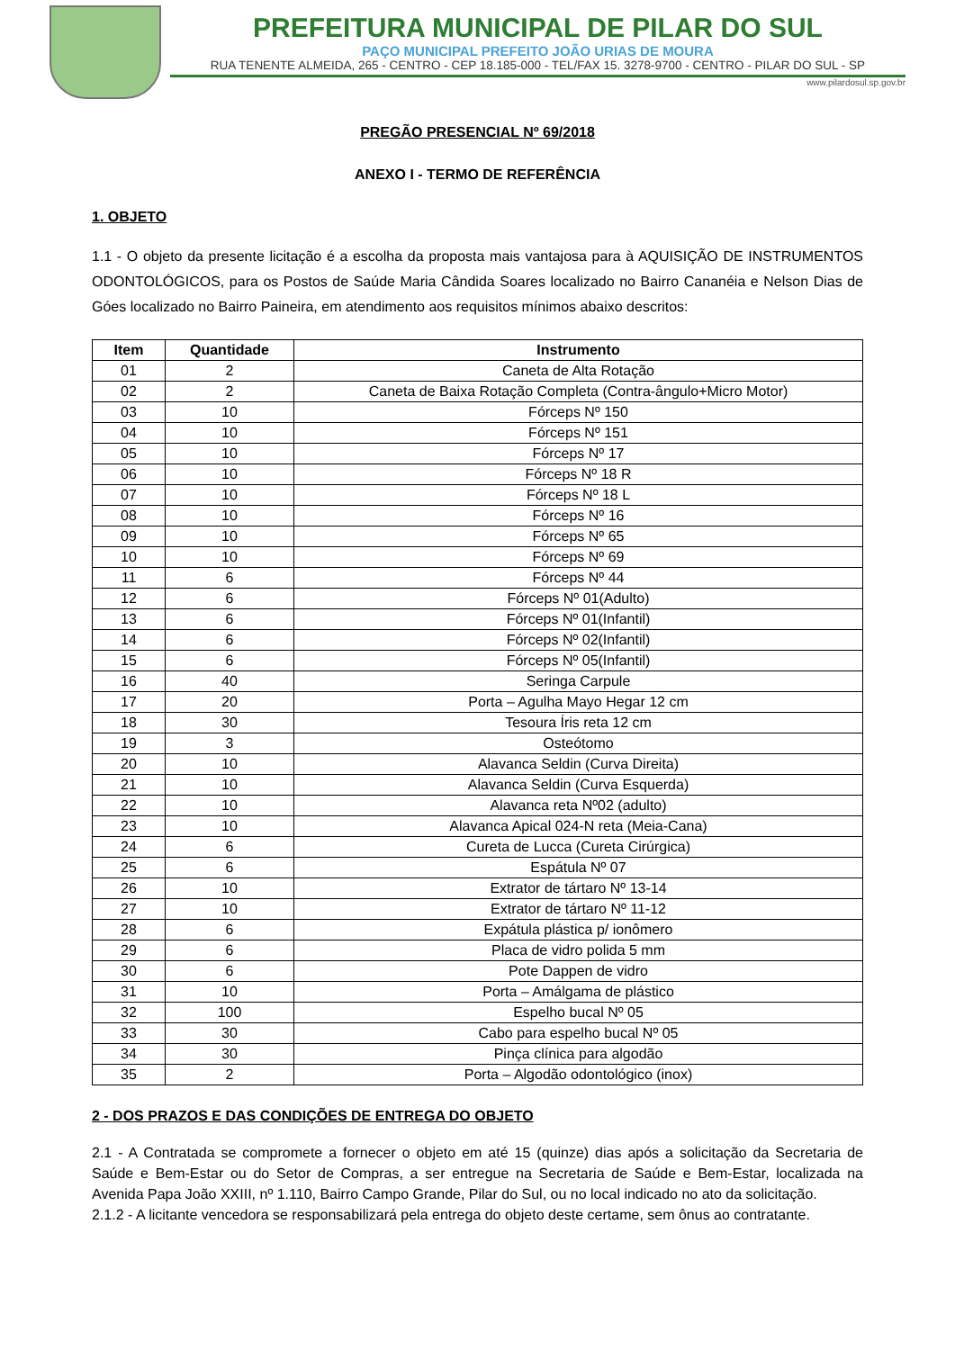PREFEITURA MUNICIPAL DE PILAR DO SUL
PAÇO MUNICIPAL PREFEITO JOÃO URIAS DE MOURA
RUA TENENTE ALMEIDA, 265 - CENTRO - CEP 18.185-000 - TEL/FAX 15. 3278-9700 - CENTRO - PILAR DO SUL - SP
www.pilardosul.sp.gov.br
PREGÃO PRESENCIAL Nº 69/2018
ANEXO I - TERMO DE REFERÊNCIA
1. OBJETO
1.1 - O objeto da presente licitação é a escolha da proposta mais vantajosa para à AQUISIÇÃO DE INSTRUMENTOS ODONTOLÓGICOS, para os Postos de Saúde Maria Cândida Soares localizado no Bairro Cananéia e Nelson Dias de Góes localizado no Bairro Paineira, em atendimento aos requisitos mínimos abaixo descritos:
| Item | Quantidade | Instrumento |
| --- | --- | --- |
| 01 | 2 | Caneta de Alta Rotação |
| 02 | 2 | Caneta de Baixa Rotação Completa (Contra-ângulo+Micro Motor) |
| 03 | 10 | Fórceps Nº 150 |
| 04 | 10 | Fórceps Nº 151 |
| 05 | 10 | Fórceps Nº 17 |
| 06 | 10 | Fórceps Nº 18 R |
| 07 | 10 | Fórceps Nº 18 L |
| 08 | 10 | Fórceps Nº 16 |
| 09 | 10 | Fórceps Nº 65 |
| 10 | 10 | Fórceps Nº 69 |
| 11 | 6 | Fórceps Nº 44 |
| 12 | 6 | Fórceps Nº 01(Adulto) |
| 13 | 6 | Fórceps Nº 01(Infantil) |
| 14 | 6 | Fórceps Nº 02(Infantil) |
| 15 | 6 | Fórceps Nº 05(Infantil) |
| 16 | 40 | Seringa Carpule |
| 17 | 20 | Porta – Agulha Mayo Hegar 12 cm |
| 18 | 30 | Tesoura Íris reta 12 cm |
| 19 | 3 | Osteótomo |
| 20 | 10 | Alavanca Seldin (Curva Direita) |
| 21 | 10 | Alavanca Seldin (Curva Esquerda) |
| 22 | 10 | Alavanca reta Nº02 (adulto) |
| 23 | 10 | Alavanca Apical 024-N reta (Meia-Cana) |
| 24 | 6 | Cureta de Lucca (Cureta Cirúrgica) |
| 25 | 6 | Espátula Nº 07 |
| 26 | 10 | Extrator de tártaro Nº 13-14 |
| 27 | 10 | Extrator de tártaro Nº 11-12 |
| 28 | 6 | Expátula plástica p/ ionômero |
| 29 | 6 | Placa de vidro polida 5 mm |
| 30 | 6 | Pote Dappen de vidro |
| 31 | 10 | Porta – Amálgama de plástico |
| 32 | 100 | Espelho bucal Nº 05 |
| 33 | 30 | Cabo para espelho bucal Nº 05 |
| 34 | 30 | Pinça clínica para algodão |
| 35 | 2 | Porta – Algodão odontológico (inox) |
2 - DOS PRAZOS E DAS CONDIÇÕES DE ENTREGA DO OBJETO
2.1 - A Contratada se compromete a fornecer o objeto em até 15 (quinze) dias após a solicitação da Secretaria de Saúde e Bem-Estar ou do Setor de Compras, a ser entregue na Secretaria de Saúde e Bem-Estar, localizada na Avenida Papa João XXIII, nº 1.110, Bairro Campo Grande, Pilar do Sul, ou no local indicado no ato da solicitação.
2.1.2 - A licitante vencedora se responsabilizará pela entrega do objeto deste certame, sem ônus ao contratante.